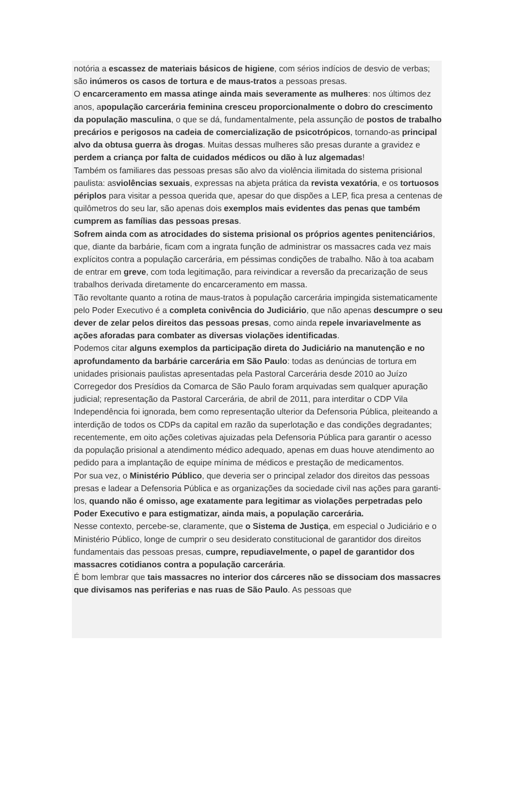notória a escassez de materiais básicos de higiene, com sérios indícios de desvio de verbas; são inúmeros os casos de tortura e de maus-tratos a pessoas presas.
O encarceramento em massa atinge ainda mais severamente as mulheres: nos últimos dez anos, apopulação carcerária feminina cresceu proporcionalmente o dobro do crescimento da população masculina, o que se dá, fundamentalmente, pela assunção de postos de trabalho precários e perigosos na cadeia de comercialização de psicotrópicos, tornando-as principal alvo da obtusa guerra às drogas. Muitas dessas mulheres são presas durante a gravidez e perdem a criança por falta de cuidados médicos ou dão à luz algemadas!
Também os familiares das pessoas presas são alvo da violência ilimitada do sistema prisional paulista: asviolências sexuais, expressas na abjeta prática da revista vexatória, e os tortuosos périplos para visitar a pessoa querida que, apesar do que dispões a LEP, fica presa a centenas de quilômetros do seu lar, são apenas dois exemplos mais evidentes das penas que também cumprem as famílias das pessoas presas.
Sofrem ainda com as atrocidades do sistema prisional os próprios agentes penitenciários, que, diante da barbárie, ficam com a ingrata função de administrar os massacres cada vez mais explícitos contra a população carcerária, em péssimas condições de trabalho. Não à toa acabam de entrar em greve, com toda legitimação, para reivindicar a reversão da precarização de seus trabalhos derivada diretamente do encarceramento em massa.
Tão revoltante quanto a rotina de maus-tratos à população carcerária impingida sistematicamente pelo Poder Executivo é a completa conivência do Judiciário, que não apenas descumpre o seu dever de zelar pelos direitos das pessoas presas, como ainda repele invariavelmente as ações aforadas para combater as diversas violações identificadas.
Podemos citar alguns exemplos da participação direta do Judiciário na manutenção e no aprofundamento da barbárie carcerária em São Paulo: todas as denúncias de tortura em unidades prisionais paulistas apresentadas pela Pastoral Carcerária desde 2010 ao Juízo Corregedor dos Presídios da Comarca de São Paulo foram arquivadas sem qualquer apuração judicial; representação da Pastoral Carcerária, de abril de 2011, para interditar o CDP Vila Independência foi ignorada, bem como representação ulterior da Defensoria Pública, pleiteando a interdição de todos os CDPs da capital em razão da superlotação e das condições degradantes; recentemente, em oito ações coletivas ajuizadas pela Defensoria Pública para garantir o acesso da população prisional a atendimento médico adequado, apenas em duas houve atendimento ao pedido para a implantação de equipe mínima de médicos e prestação de medicamentos.
Por sua vez, o Ministério Público, que deveria ser o principal zelador dos direitos das pessoas presas e ladear a Defensoria Pública e as organizações da sociedade civil nas ações para garanti-los, quando não é omisso, age exatamente para legitimar as violações perpetradas pelo Poder Executivo e para estigmatizar, ainda mais, a população carcerária.
Nesse contexto, percebe-se, claramente, que o Sistema de Justiça, em especial o Judiciário e o Ministério Público, longe de cumprir o seu desiderato constitucional de garantidor dos direitos fundamentais das pessoas presas, cumpre, repudiavelmente, o papel de garantidor dos massacres cotidianos contra a população carcerária.
É bom lembrar que tais massacres no interior dos cárceres não se dissociam dos massacres que divisamos nas periferias e nas ruas de São Paulo. As pessoas que